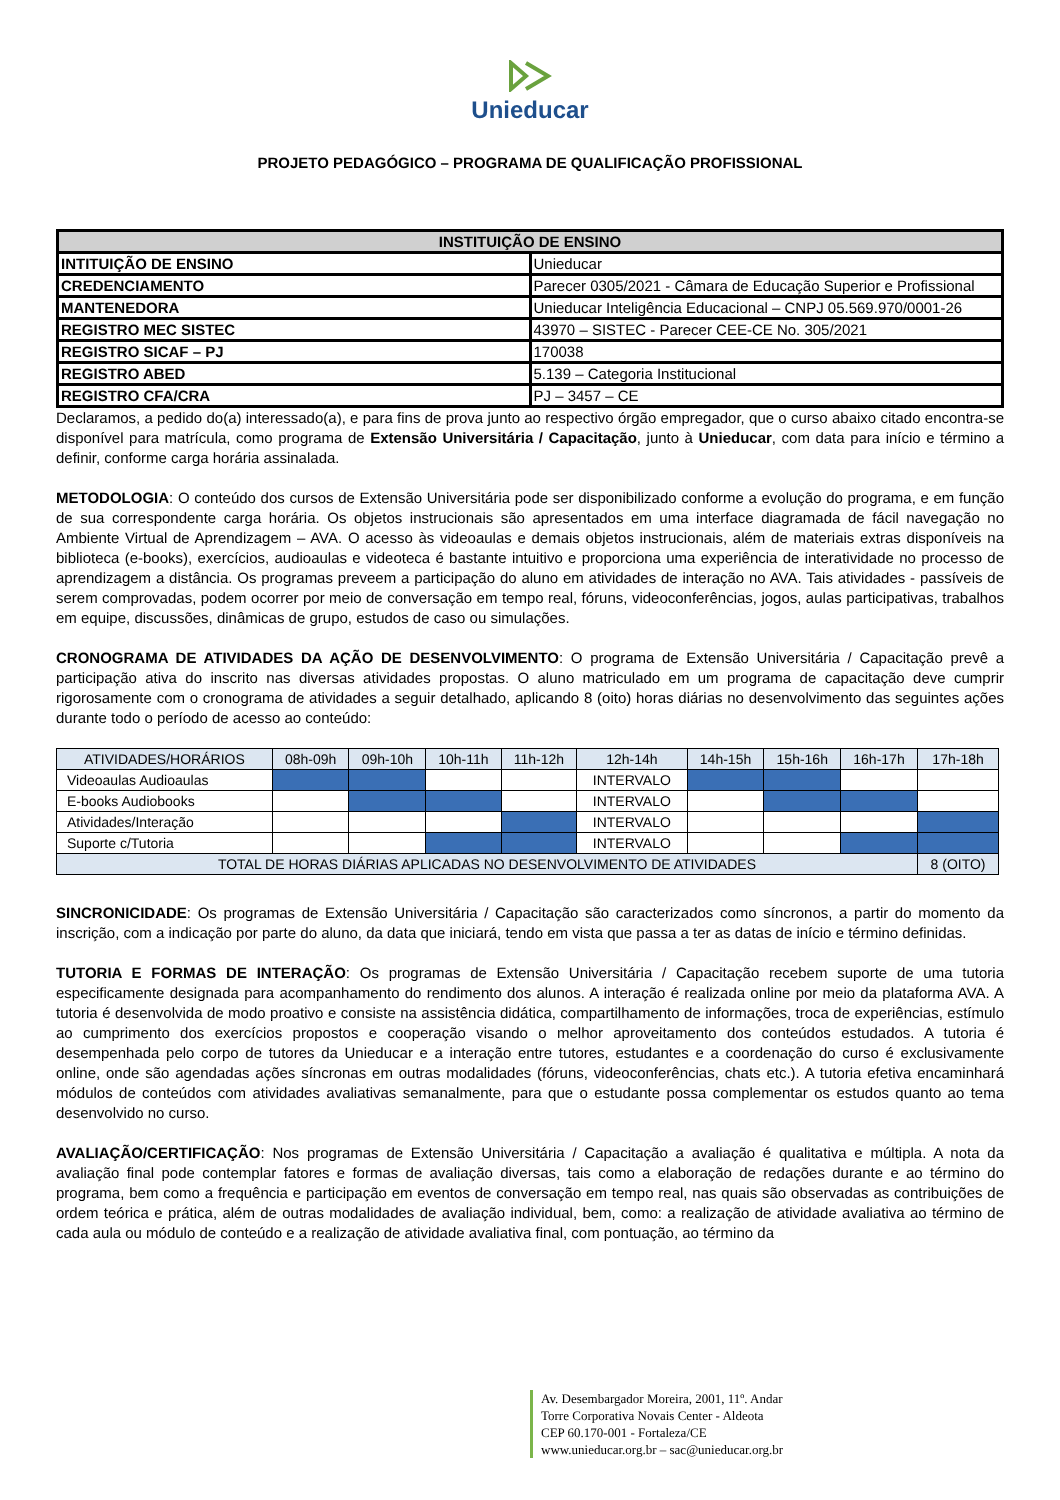Unieducar
PROJETO PEDAGÓGICO – PROGRAMA DE QUALIFICAÇÃO PROFISSIONAL
| INSTITUIÇÃO DE ENSINO | |
| --- | --- |
| INTITUIÇÃO DE ENSINO | Unieducar |
| CREDENCIAMENTO | Parecer 0305/2021 - Câmara de Educação Superior e Profissional |
| MANTENEDORA | Unieducar Inteligência Educacional – CNPJ 05.569.970/0001-26 |
| REGISTRO MEC SISTEC | 43970 – SISTEC - Parecer CEE-CE No. 305/2021 |
| REGISTRO SICAF – PJ | 170038 |
| REGISTRO ABED | 5.139 – Categoria Institucional |
| REGISTRO CFA/CRA | PJ – 3457 – CE |
Declaramos, a pedido do(a) interessado(a), e para fins de prova junto ao respectivo órgão empregador, que o curso abaixo citado encontra-se disponível para matrícula, como programa de Extensão Universitária / Capacitação, junto à Unieducar, com data para início e término a definir, conforme carga horária assinalada.
METODOLOGIA: O conteúdo dos cursos de Extensão Universitária pode ser disponibilizado conforme a evolução do programa, e em função de sua correspondente carga horária. Os objetos instrucionais são apresentados em uma interface diagramada de fácil navegação no Ambiente Virtual de Aprendizagem – AVA. O acesso às videoaulas e demais objetos instrucionais, além de materiais extras disponíveis na biblioteca (e-books), exercícios, audioaulas e videoteca é bastante intuitivo e proporciona uma experiência de interatividade no processo de aprendizagem a distância. Os programas preveem a participação do aluno em atividades de interação no AVA. Tais atividades - passíveis de serem comprovadas, podem ocorrer por meio de conversação em tempo real, fóruns, videoconferências, jogos, aulas participativas, trabalhos em equipe, discussões, dinâmicas de grupo, estudos de caso ou simulações.
CRONOGRAMA DE ATIVIDADES DA AÇÃO DE DESENVOLVIMENTO: O programa de Extensão Universitária / Capacitação prevê a participação ativa do inscrito nas diversas atividades propostas. O aluno matriculado em um programa de capacitação deve cumprir rigorosamente com o cronograma de atividades a seguir detalhado, aplicando 8 (oito) horas diárias no desenvolvimento das seguintes ações durante todo o período de acesso ao conteúdo:
| ATIVIDADES/HORÁRIOS | 08h-09h | 09h-10h | 10h-11h | 11h-12h | 12h-14h | 14h-15h | 15h-16h | 16h-17h | 17h-18h |
| --- | --- | --- | --- | --- | --- | --- | --- | --- | --- |
| Videoaulas Audioaulas | | | | | INTERVALO | | | | |
| E-books Audiobooks | | | | | INTERVALO | | | | |
| Atividades/Interação | | | | | INTERVALO | | | | |
| Suporte c/Tutoria | | | | | INTERVALO | | | | |
| TOTAL DE HORAS DIÁRIAS APLICADAS NO DESENVOLVIMENTO DE ATIVIDADES | | | | | | | | | 8 (OITO) |
SINCRONICIDADE: Os programas de Extensão Universitária / Capacitação são caracterizados como síncronos, a partir do momento da inscrição, com a indicação por parte do aluno, da data que iniciará, tendo em vista que passa a ter as datas de início e término definidas.
TUTORIA E FORMAS DE INTERAÇÃO: Os programas de Extensão Universitária / Capacitação recebem suporte de uma tutoria especificamente designada para acompanhamento do rendimento dos alunos. A interação é realizada online por meio da plataforma AVA. A tutoria é desenvolvida de modo proativo e consiste na assistência didática, compartilhamento de informações, troca de experiências, estímulo ao cumprimento dos exercícios propostos e cooperação visando o melhor aproveitamento dos conteúdos estudados. A tutoria é desempenhada pelo corpo de tutores da Unieducar e a interação entre tutores, estudantes e a coordenação do curso é exclusivamente online, onde são agendadas ações síncronas em outras modalidades (fóruns, videoconferências, chats etc.). A tutoria efetiva encaminhará módulos de conteúdos com atividades avaliativas semanalmente, para que o estudante possa complementar os estudos quanto ao tema desenvolvido no curso.
AVALIAÇÃO/CERTIFICAÇÃO: Nos programas de Extensão Universitária / Capacitação a avaliação é qualitativa e múltipla. A nota da avaliação final pode contemplar fatores e formas de avaliação diversas, tais como a elaboração de redações durante e ao término do programa, bem como a frequência e participação em eventos de conversação em tempo real, nas quais são observadas as contribuições de ordem teórica e prática, além de outras modalidades de avaliação individual, bem, como: a realização de atividade avaliativa ao término de cada aula ou módulo de conteúdo e a realização de atividade avaliativa final, com pontuação, ao término da
Av. Desembargador Moreira, 2001, 11º. Andar
Torre Corporativa Novais Center - Aldeota
CEP 60.170-001 - Fortaleza/CE
www.unieducar.org.br – sac@unieducar.org.br